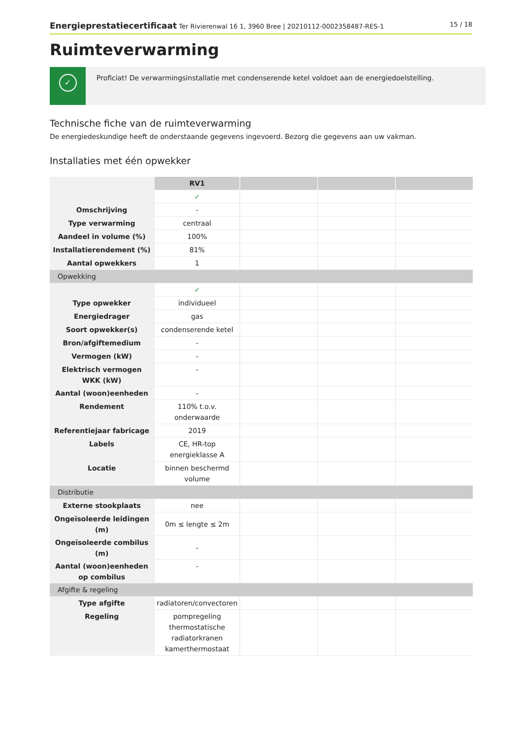Energieprestatiecertificaat Ter Rivierenwal 16 1, 3960 Bree | 20210112-0002358487-RES-1
15 / 18
Ruimteverwarming
✓
Proficiat! De verwarmingsinstallatie met condenserende ketel voldoet aan de energiedoelstelling.
Technische fiche van de ruimteverwarming
De energiedeskundige heeft de onderstaande gegevens ingevoerd. Bezorg die gegevens aan uw vakman.
Installaties met één opwekker
| | RV1 | | | |
| | ✓ | | | |
| Omschrijving | - | | | |
| Type verwarming | centraal | | | |
| Aandeel in volume (%) | 100% | | | |
| Installatierendement (%) | 81% | | | |
| Aantal opwekkers | 1 | | | |
| Opwekking | | | | |
| | ✓ | | | |
| Type opwekker | individueel | | | |
| Energiedrager | gas | | | |
| Soort opwekker(s) | condenserende ketel | | | |
| Bron/afgiftemedium | - | | | |
| Vermogen (kW) | - | | | |
| Elektrisch vermogen WKK (kW) | - | | | |
| Aantal (woon)eenheden | - | | | |
| Rendement | 110% t.o.v. onderwaarde | | | |
| Referentiejaar fabricage | 2019 | | | |
| Labels | CE, HR-top energieklasse A | | | |
| Locatie | binnen beschermd volume | | | |
| Distributie | | | | |
| Externe stookplaats | nee | | | |
| Ongeïsoleerde leidingen (m) | 0m ≤ lengte ≤ 2m | | | |
| Ongeïsoleerde combilus (m) | - | | | |
| Aantal (woon)eenheden op combilus | - | | | |
| Afgifte & regeling | | | | |
| Type afgifte | radiatoren/convectoren | | | |
| Regeling | pompregeling thermostatische radiatorkranen kamerthermostaat | | | |